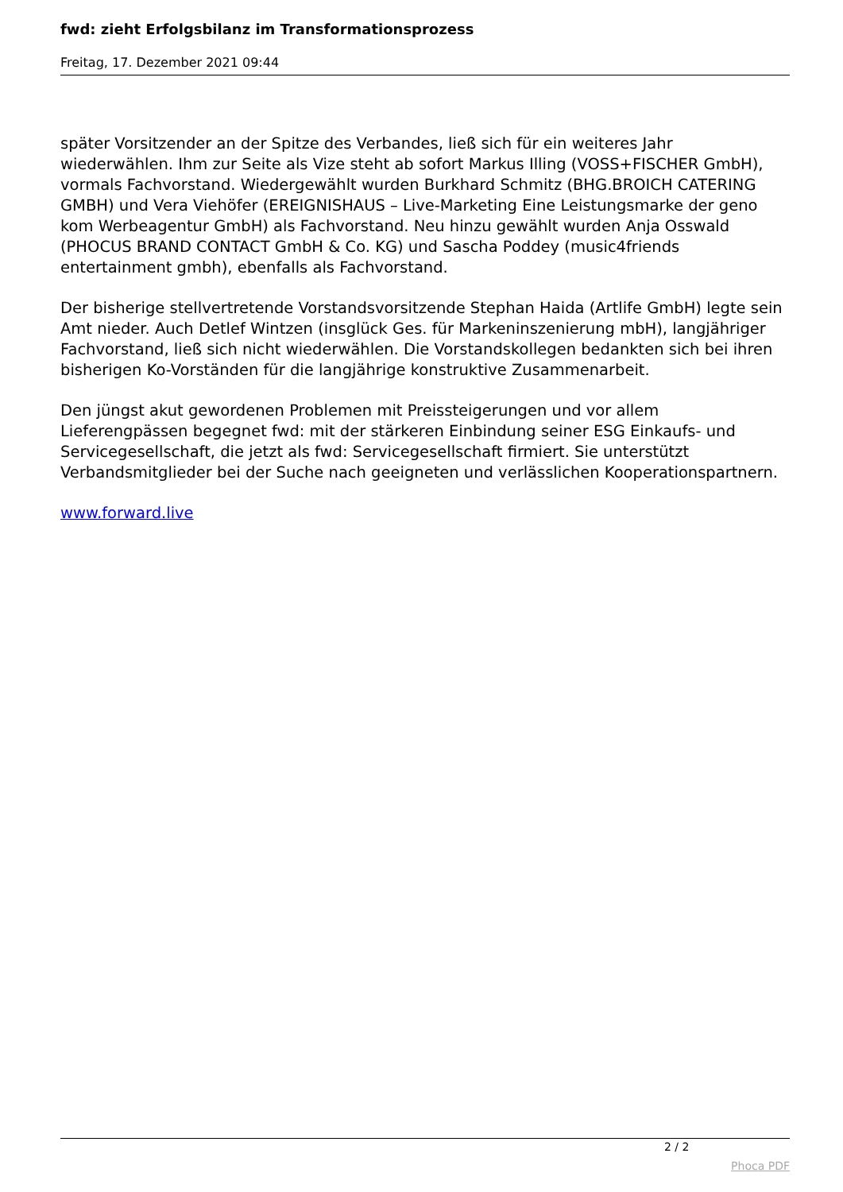fwd: zieht Erfolgsbilanz im Transformationsprozess
Freitag, 17. Dezember 2021 09:44
später Vorsitzender an der Spitze des Verbandes, ließ sich für ein weiteres Jahr wiederwählen. Ihm zur Seite als Vize steht ab sofort Markus Illing (VOSS+FISCHER GmbH), vormals Fachvorstand. Wiedergewählt wurden Burkhard Schmitz (BHG.BROICH CATERING GMBH) und Vera Viehöfer (EREIGNISHAUS – Live-Marketing Eine Leistungsmarke der geno kom Werbeagentur GmbH) als Fachvorstand. Neu hinzu gewählt wurden Anja Osswald (PHOCUS BRAND CONTACT GmbH & Co. KG) und Sascha Poddey (music4friends entertainment gmbh), ebenfalls als Fachvorstand.
Der bisherige stellvertretende Vorstandsvorsitzende Stephan Haida (Artlife GmbH) legte sein Amt nieder. Auch Detlef Wintzen (insglück Ges. für Markeninszenierung mbH), langjähriger Fachvorstand, ließ sich nicht wiederwählen. Die Vorstandskollegen bedankten sich bei ihren bisherigen Ko-Vorständen für die langjährige konstruktive Zusammenarbeit.
Den jüngst akut gewordenen Problemen mit Preissteigerungen und vor allem Lieferengpässen begegnet fwd: mit der stärkeren Einbindung seiner ESG Einkaufs- und Servicegesellschaft, die jetzt als fwd: Servicegesellschaft firmiert. Sie unterstützt Verbandsmitglieder bei der Suche nach geeigneten und verlässlichen Kooperationspartnern.
www.forward.live
2 / 2
Phoca PDF